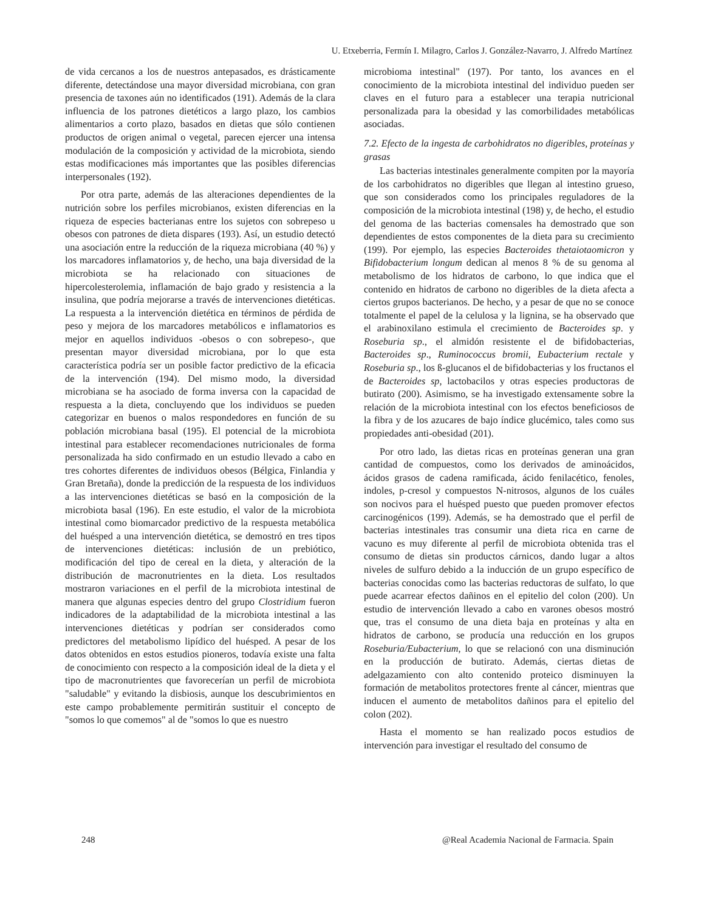U. Etxeberria, Fermín I. Milagro, Carlos J. González-Navarro, J. Alfredo Martínez
de vida cercanos a los de nuestros antepasados, es drásticamente diferente, detectándose una mayor diversidad microbiana, con gran presencia de taxones aún no identificados (191). Además de la clara influencia de los patrones dietéticos a largo plazo, los cambios alimentarios a corto plazo, basados en dietas que sólo contienen productos de origen animal o vegetal, parecen ejercer una intensa modulación de la composición y actividad de la microbiota, siendo estas modificaciones más importantes que las posibles diferencias interpersonales (192).
Por otra parte, además de las alteraciones dependientes de la nutrición sobre los perfiles microbianos, existen diferencias en la riqueza de especies bacterianas entre los sujetos con sobrepeso u obesos con patrones de dieta dispares (193). Así, un estudio detectó una asociación entre la reducción de la riqueza microbiana (40 %) y los marcadores inflamatorios y, de hecho, una baja diversidad de la microbiota se ha relacionado con situaciones de hipercolesterolemia, inflamación de bajo grado y resistencia a la insulina, que podría mejorarse a través de intervenciones dietéticas. La respuesta a la intervención dietética en términos de pérdida de peso y mejora de los marcadores metabólicos e inflamatorios es mejor en aquellos individuos -obesos o con sobrepeso-, que presentan mayor diversidad microbiana, por lo que esta característica podría ser un posible factor predictivo de la eficacia de la intervención (194). Del mismo modo, la diversidad microbiana se ha asociado de forma inversa con la capacidad de respuesta a la dieta, concluyendo que los individuos se pueden categorizar en buenos o malos respondedores en función de su población microbiana basal (195). El potencial de la microbiota intestinal para establecer recomendaciones nutricionales de forma personalizada ha sido confirmado en un estudio llevado a cabo en tres cohortes diferentes de individuos obesos (Bélgica, Finlandia y Gran Bretaña), donde la predicción de la respuesta de los individuos a las intervenciones dietéticas se basó en la composición de la microbiota basal (196). En este estudio, el valor de la microbiota intestinal como biomarcador predictivo de la respuesta metabólica del huésped a una intervención dietética, se demostró en tres tipos de intervenciones dietéticas: inclusión de un prebiótico, modificación del tipo de cereal en la dieta, y alteración de la distribución de macronutrientes en la dieta. Los resultados mostraron variaciones en el perfil de la microbiota intestinal de manera que algunas especies dentro del grupo Clostridium fueron indicadores de la adaptabilidad de la microbiota intestinal a las intervenciones dietéticas y podrían ser considerados como predictores del metabolismo lipídico del huésped. A pesar de los datos obtenidos en estos estudios pioneros, todavía existe una falta de conocimiento con respecto a la composición ideal de la dieta y el tipo de macronutrientes que favorecerían un perfil de microbiota "saludable" y evitando la disbiosis, aunque los descubrimientos en este campo probablemente permitirán sustituir el concepto de "somos lo que comemos" al de "somos lo que es nuestro
microbioma intestinal" (197). Por tanto, los avances en el conocimiento de la microbiota intestinal del individuo pueden ser claves en el futuro para a establecer una terapia nutricional personalizada para la obesidad y las comorbilidades metabólicas asociadas.
7.2. Efecto de la ingesta de carbohidratos no digeribles, proteínas y grasas
Las bacterias intestinales generalmente compiten por la mayoría de los carbohidratos no digeribles que llegan al intestino grueso, que son considerados como los principales reguladores de la composición de la microbiota intestinal (198) y, de hecho, el estudio del genoma de las bacterias comensales ha demostrado que son dependientes de estos componentes de la dieta para su crecimiento (199). Por ejemplo, las especies Bacteroides thetaiotaomicron y Bifidobacterium longum dedican al menos 8 % de su genoma al metabolismo de los hidratos de carbono, lo que indica que el contenido en hidratos de carbono no digeribles de la dieta afecta a ciertos grupos bacterianos. De hecho, y a pesar de que no se conoce totalmente el papel de la celulosa y la lignina, se ha observado que el arabinoxilano estimula el crecimiento de Bacteroides sp. y Roseburia sp., el almidón resistente el de bifidobacterias, Bacteroides sp., Ruminococcus bromii, Eubacterium rectale y Roseburia sp., los ß-glucanos el de bifidobacterias y los fructanos el de Bacteroides sp, lactobacilos y otras especies productoras de butirato (200). Asimismo, se ha investigado extensamente sobre la relación de la microbiota intestinal con los efectos beneficiosos de la fibra y de los azucares de bajo índice glucémico, tales como sus propiedades anti-obesidad (201).
Por otro lado, las dietas ricas en proteínas generan una gran cantidad de compuestos, como los derivados de aminoácidos, ácidos grasos de cadena ramificada, ácido fenilacético, fenoles, indoles, p-cresol y compuestos N-nitrosos, algunos de los cuáles son nocivos para el huésped puesto que pueden promover efectos carcinogénicos (199). Además, se ha demostrado que el perfil de bacterias intestinales tras consumir una dieta rica en carne de vacuno es muy diferente al perfil de microbiota obtenida tras el consumo de dietas sin productos cárnicos, dando lugar a altos niveles de sulfuro debido a la inducción de un grupo específico de bacterias conocidas como las bacterias reductoras de sulfato, lo que puede acarrear efectos dañinos en el epitelio del colon (200). Un estudio de intervención llevado a cabo en varones obesos mostró que, tras el consumo de una dieta baja en proteínas y alta en hidratos de carbono, se producía una reducción en los grupos Roseburia/Eubacterium, lo que se relacionó con una disminución en la producción de butirato. Además, ciertas dietas de adelgazamiento con alto contenido proteico disminuyen la formación de metabolitos protectores frente al cáncer, mientras que inducen el aumento de metabolitos dañinos para el epitelio del colon (202).
Hasta el momento se han realizado pocos estudios de intervención para investigar el resultado del consumo de
248 @Real Academia Nacional de Farmacia. Spain